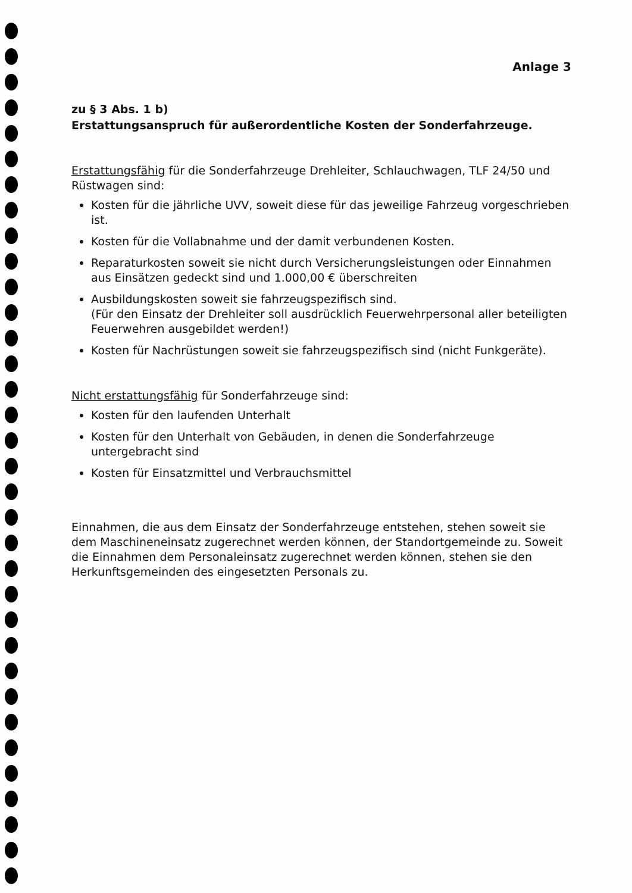Anlage 3
zu § 3 Abs. 1 b)
Erstattungsanspruch für außerordentliche Kosten der Sonderfahrzeuge.
Erstattungsfähig für die Sonderfahrzeuge Drehleiter, Schlauchwagen, TLF 24/50 und Rüstwagen sind:
Kosten für die jährliche UVV, soweit diese für das jeweilige Fahrzeug vorgeschrieben ist.
Kosten für die Vollabnahme und der damit verbundenen Kosten.
Reparaturkosten soweit sie nicht durch Versicherungsleistungen oder Einnahmen aus Einsätzen gedeckt sind und 1.000,00 € überschreiten
Ausbildungskosten soweit sie fahrzeugspezifisch sind.
(Für den Einsatz der Drehleiter soll ausdrücklich Feuerwehrpersonal aller beteiligten Feuerwehren ausgebildet werden!)
Kosten für Nachrüstungen soweit sie fahrzeugspezifisch sind (nicht Funkgeräte).
Nicht erstattungsfähig für Sonderfahrzeuge sind:
Kosten für den laufenden Unterhalt
Kosten für den Unterhalt von Gebäuden, in denen die Sonderfahrzeuge untergebracht sind
Kosten für Einsatzmittel und Verbrauchsmittel
Einnahmen, die aus dem Einsatz der Sonderfahrzeuge entstehen, stehen soweit sie dem Maschineneinsatz zugerechnet werden können, der Standortgemeinde zu. Soweit die Einnahmen dem Personaleinsatz zugerechnet werden können, stehen sie den Herkunftsgemeinden des eingesetzten Personals zu.